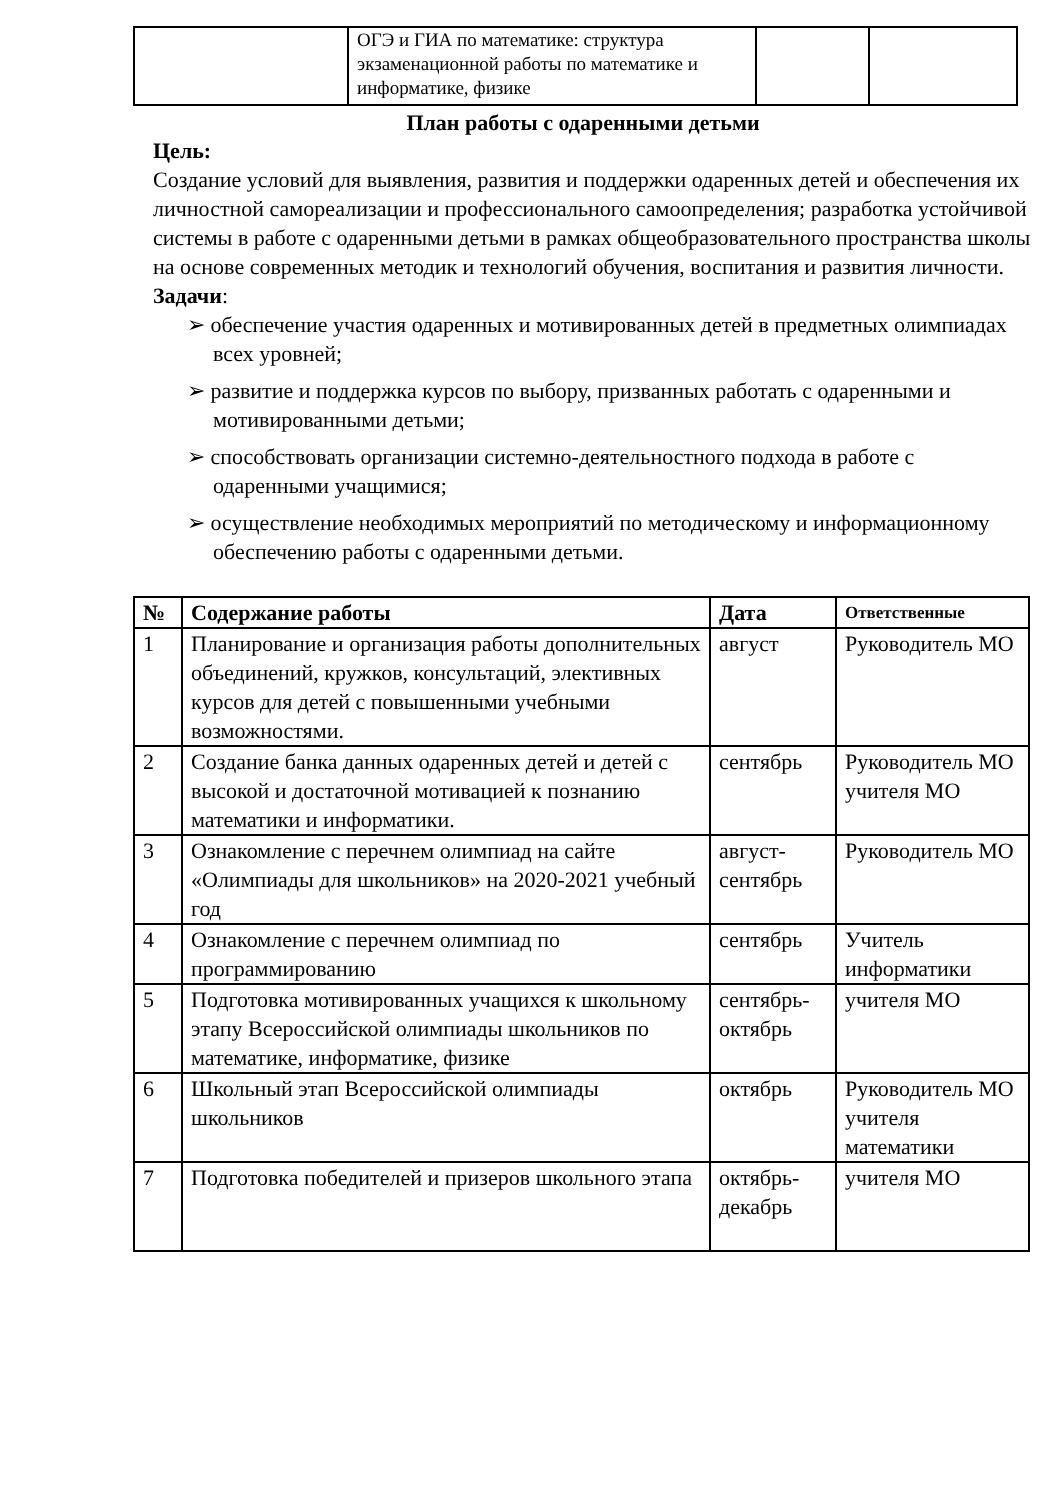| | ОГЭ и ГИА по математике: структура экзаменационной работы по математике и информатике, физике | | |
План работы с одаренными детьми
Цель:
Создание условий для выявления, развития и поддержки одаренных детей и обеспечения их личностной самореализации и профессионального самоопределения; разработка устойчивой системы в работе с одаренными детьми в рамках общеобразовательного пространства школы на основе современных методик и технологий обучения, воспитания и развития личности.
Задачи:
➢ обеспечение участия одаренных и мотивированных детей в предметных олимпиадах всех уровней;
➢ развитие и поддержка курсов по выбору, призванных работать с одаренными и мотивированными детьми;
➢ способствовать организации системно-деятельностного подхода в работе с одаренными учащимися;
➢ осуществление необходимых мероприятий по методическому и информационному обеспечению работы с одаренными детьми.
| № | Содержание работы | Дата | Ответственные |
| --- | --- | --- | --- |
| 1 | Планирование и организация работы дополнительных объединений, кружков, консультаций, элективных курсов для детей с повышенными учебными возможностями. | август | Руководитель МО |
| 2 | Создание банка данных одаренных детей и детей с высокой и достаточной мотивацией к познанию математики и информатики. | сентябрь | Руководитель МО учителя МО |
| 3 | Ознакомление с перечнем олимпиад на сайте «Олимпиады для школьников» на 2020-2021 учебный год | август-сентябрь | Руководитель МО |
| 4 | Ознакомление с перечнем олимпиад по программированию | сентябрь | Учитель информатики |
| 5 | Подготовка мотивированных учащихся к школьному этапу Всероссийской олимпиады школьников по математике, информатике, физике | сентябрь-октябрь | учителя МО |
| 6 | Школьный этап Всероссийской олимпиады школьников | октябрь | Руководитель МО учителя математики |
| 7 | Подготовка победителей и призеров школьного этапа | октябрь-декабрь | учителя МО |